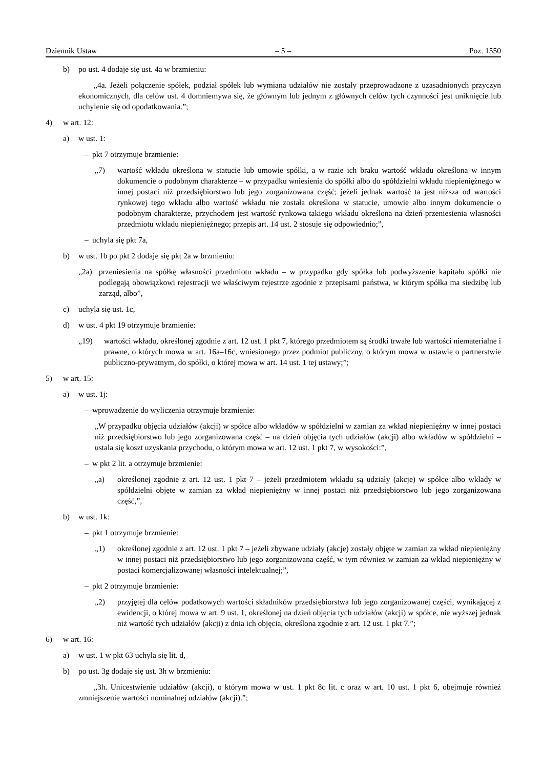Dziennik Ustaw – 5 – Poz. 1550
b) po ust. 4 dodaje się ust. 4a w brzmieniu:
„4a. Jeżeli połączenie spółek, podział spółek lub wymiana udziałów nie zostały przeprowadzone z uzasadnionych przyczyn ekonomicznych, dla celów ust. 4 domniemywa się, że głównym lub jednym z głównych celów tych czynności jest uniknięcie lub uchylenie się od opodatkowania.”;
4) w art. 12:
a) w ust. 1:
– pkt 7 otrzymuje brzmienie:
„7) wartość wkładu określona w statucie lub umowie spółki, a w razie ich braku wartość wkładu określona w innym dokumencie o podobnym charakterze – w przypadku wniesienia do spółki albo do spółdzielni wkładu niepieniężnego w innej postaci niż przedsiębiorstwo lub jego zorganizowana część; jeżeli jednak wartość ta jest niższa od wartości rynkowej tego wkładu albo wartość wkładu nie została określona w statucie, umowie albo innym dokumencie o podobnym charakterze, przychodem jest wartość rynkowa takiego wkładu określona na dzień przeniesienia własności przedmiotu wkładu niepieniężnego; przepis art. 14 ust. 2 stosuje się odpowiednio;”,
– uchyla się pkt 7a,
b) w ust. 1b po pkt 2 dodaje się pkt 2a w brzmieniu:
„2a) przeniesienia na spółkę własności przedmiotu wkładu – w przypadku gdy spółka lub podwyższenie kapitału spółki nie podlegają obowiązkowi rejestracji we właściwym rejestrze zgodnie z przepisami państwa, w którym spółka ma siedzibę lub zarząd, albo”,
c) uchyla się ust. 1c,
d) w ust. 4 pkt 19 otrzymuje brzmienie:
„19) wartości wkładu, określonej zgodnie z art. 12 ust. 1 pkt 7, którego przedmiotem są środki trwałe lub wartości niematerialne i prawne, o których mowa w art. 16a–16c, wniesionego przez podmiot publiczny, o którym mowa w ustawie o partnerstwie publiczno-prywatnym, do spółki, o której mowa w art. 14 ust. 1 tej ustawy;”;
5) w art. 15:
a) w ust. 1j:
– wprowadzenie do wyliczenia otrzymuje brzmienie:
„W przypadku objęcia udziałów (akcji) w spółce albo wkładów w spółdzielni w zamian za wkład niepieniężny w innej postaci niż przedsiębiorstwo lub jego zorganizowana część – na dzień objęcia tych udziałów (akcji) albo wkładów w spółdzielni – ustala się koszt uzyskania przychodu, o którym mowa w art. 12 ust. 1 pkt 7, w wysokości:”,
– w pkt 2 lit. a otrzymuje brzmienie:
„a) określonej zgodnie z art. 12 ust. 1 pkt 7 – jeżeli przedmiotem wkładu są udziały (akcje) w spółce albo wkłady w spółdzielni objęte w zamian za wkład niepieniężny w innej postaci niż przedsiębiorstwo lub jego zorganizowana część,”,
b) w ust. 1k:
– pkt 1 otrzymuje brzmienie:
„1) określonej zgodnie z art. 12 ust. 1 pkt 7 – jeżeli zbywane udziały (akcje) zostały objęte w zamian za wkład niepieniężny w innej postaci niż przedsiębiorstwo lub jego zorganizowana część, w tym również w zamian za wkład niepieniężny w postaci komercjalizowanej własności intelektualnej;”,
– pkt 2 otrzymuje brzmienie:
„2) przyjętej dla celów podatkowych wartości składników przedsiębiorstwa lub jego zorganizowanej części, wynikającej z ewidencji, o której mowa w art. 9 ust. 1, określonej na dzień objęcia tych udziałów (akcji) w spółce, nie wyższej jednak niż wartość tych udziałów (akcji) z dnia ich objęcia, określona zgodnie z art. 12 ust. 1 pkt 7.”;
6) w art. 16:
a) w ust. 1 w pkt 63 uchyla się lit. d,
b) po ust. 3g dodaje się ust. 3h w brzmieniu:
„3h. Unicestwienie udziałów (akcji), o którym mowa w ust. 1 pkt 8c lit. c oraz w art. 10 ust. 1 pkt 6, obejmuje również zmniejszenie wartości nominalnej udziałów (akcji).”;